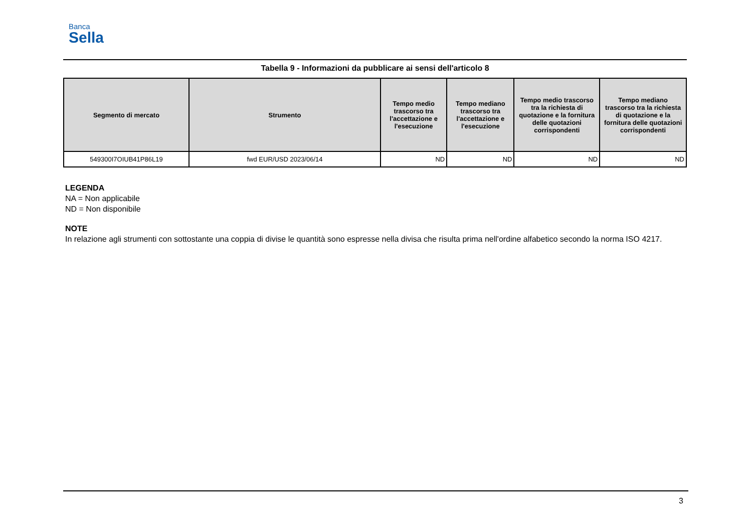Banca
Sella
Tabella 9 - Informazioni da pubblicare ai sensi dell'articolo 8
| Segmento di mercato | Strumento | Tempo medio trascorso tra l'accettazione e l'esecuzione | Tempo mediano trascorso tra l'accettazione e l'esecuzione | Tempo medio trascorso tra la richiesta di quotazione e la fornitura delle quotazioni corrispondenti | Tempo mediano trascorso tra la richiesta di quotazione e la fornitura delle quotazioni corrispondenti |
| --- | --- | --- | --- | --- | --- |
| 549300I7OIUB41P86L19 | fwd EUR/USD 2023/06/14 | ND | ND | ND | ND |
LEGENDA
NA = Non applicabile
ND = Non disponibile
NOTE
In relazione agli strumenti con sottostante una coppia di divise le quantità sono espresse nella divisa che risulta prima nell'ordine alfabetico secondo la norma ISO 4217.
3